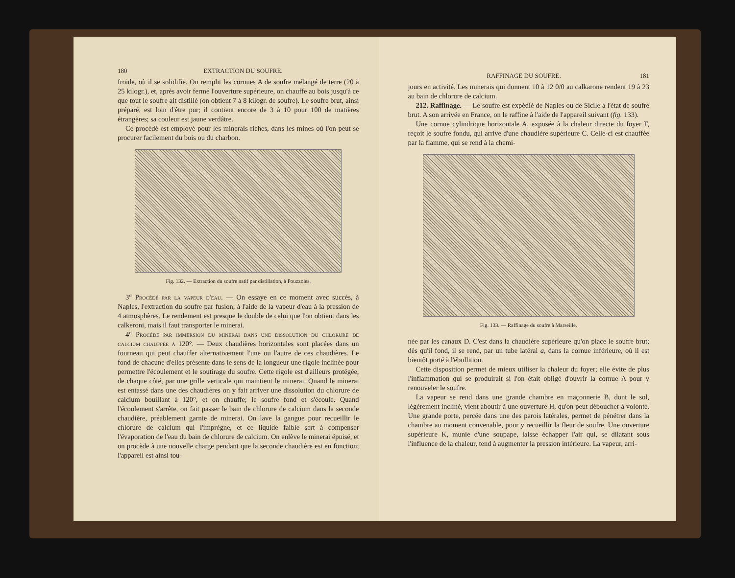180 EXTRACTION DU SOUFRE.
froide, où il se solidifie. On remplit les cornues A de soufre mélangé de terre (20 à 25 kilogr.), et, après avoir fermé l'ouverture supérieure, on chauffe au bois jusqu'à ce que tout le soufre ait distillé (on obtient 7 à 8 kilogr. de soufre). Le soufre brut, ainsi préparé, est loin d'être pur; il contient encore de 3 à 10 pour 100 de matières étrangères; sa couleur est jaune verdâtre.
Ce procédé est employé pour les minerais riches, dans les mines où l'on peut se procurer facilement du bois ou du charbon.
Fig. 132. — Extraction du soufre natif par distillation, à Pouzzoles.
3° Procédé par la vapeur d'eau. — On essaye en ce moment avec succès, à Naples, l'extraction du soufre par fusion, à l'aide de la vapeur d'eau à la pression de 4 atmosphères. Le rendement est presque le double de celui que l'on obtient dans les calkeroni, mais il faut transporter le minerai.
4° Procédé par immersion du minerai dans une dissolution du chlorure de calcium chauffée à 120°. — Deux chaudières horizontales sont placées dans un fourneau qui peut chauffer alternativement l'une ou l'autre de ces chaudières. Le fond de chacune d'elles présente dans le sens de la longueur une rigole inclinée pour permettre l'écoulement et le soutirage du soufre. Cette rigole est d'ailleurs protégée, de chaque côté, par une grille verticale qui maintient le minerai. Quand le minerai est entassé dans une des chaudières on y fait arriver une dissolution du chlorure de calcium bouillant à 120°, et on chauffe; le soufre fond et s'écoule. Quand l'écoulement s'arrête, on fait passer le bain de chlorure de calcium dans la seconde chaudière, préablement garnie de minerai. On lave la gangue pour recueillir le chlorure de calcium qui l'imprègne, et ce liquide faible sert à compenser l'évaporation de l'eau du bain de chlorure de calcium. On enlève le minerai épuisé, et on procède à une nouvelle charge pendant que la seconde chaudière est en fonction; l'appareil est ainsi tou-
RAFFINAGE DU SOUFRE. 181
jours en activité. Les minerais qui donnent 10 à 12 0/0 au calkarone rendent 19 à 23 au bain de chlorure de calcium.
212. Raffinage. — Le soufre est expédié de Naples ou de Sicile à l'état de soufre brut. A son arrivée en France, on le raffine à l'aide de l'appareil suivant (fig. 133).
Une cornue cylindrique horizontale A, exposée à la chaleur directe du foyer F, reçoit le soufre fondu, qui arrive d'une chaudière supérieure C. Celle-ci est chauffée par la flamme, qui se rend à la chemi-
Fig. 133. — Raffinage du soufre à Marseille.
née par les canaux D. C'est dans la chaudière supérieure qu'on place le soufre brut; dès qu'il fond, il se rend, par un tube latéral a, dans la cornue inférieure, où il est bientôt porté à l'ébullition.
Cette disposition permet de mieux utiliser la chaleur du foyer; elle évite de plus l'inflammation qui se produirait si l'on était obligé d'ouvrir la cornue A pour y renouveler le soufre.
La vapeur se rend dans une grande chambre en maçonnerie B, dont le sol, légèrement incliné, vient aboutir à une ouverture H, qu'on peut déboucher à volonté. Une grande porte, percée dans une des parois latérales, permet de pénétrer dans la chambre au moment convenable, pour y recueillir la fleur de soufre. Une ouverture supérieure K, munie d'une soupape, laisse échapper l'air qui, se dilatant sous l'influence de la chaleur, tend à augmenter la pression intérieure. La vapeur, arri-